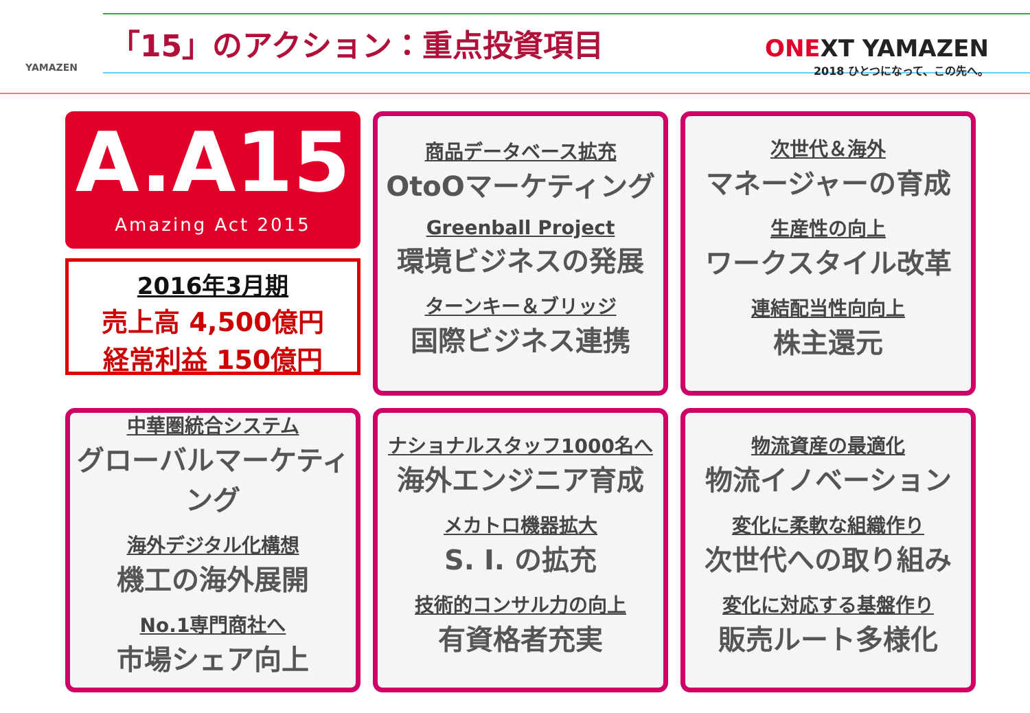YAMAZEN
「15」のアクション：重点投資項目
ONEXT YAMAZEN
2018 ひとつになって、この先へ。
A.A15
Amazing Act 2015
2016年3月期
売上高 4,500億円
経常利益 150億円
商品データベース拡充
OtoOマーケティング
Greenball Project
環境ビジネスの発展
ターンキー＆ブリッジ
国際ビジネス連携
次世代＆海外
マネージャーの育成
生産性の向上
ワークスタイル改革
連結配当性向向上
株主還元
中華圏統合システム
グローバルマーケティング
海外デジタル化構想
機工の海外展開
No.1専門商社へ
市場シェア向上
ナショナルスタッフ1000名へ
海外エンジニア育成
メカトロ機器拡大
S. I. の拡充
技術的コンサル力の向上
有資格者充実
物流資産の最適化
物流イノベーション
変化に柔軟な組織作り
次世代への取り組み
変化に対応する基盤作り
販売ルート多様化